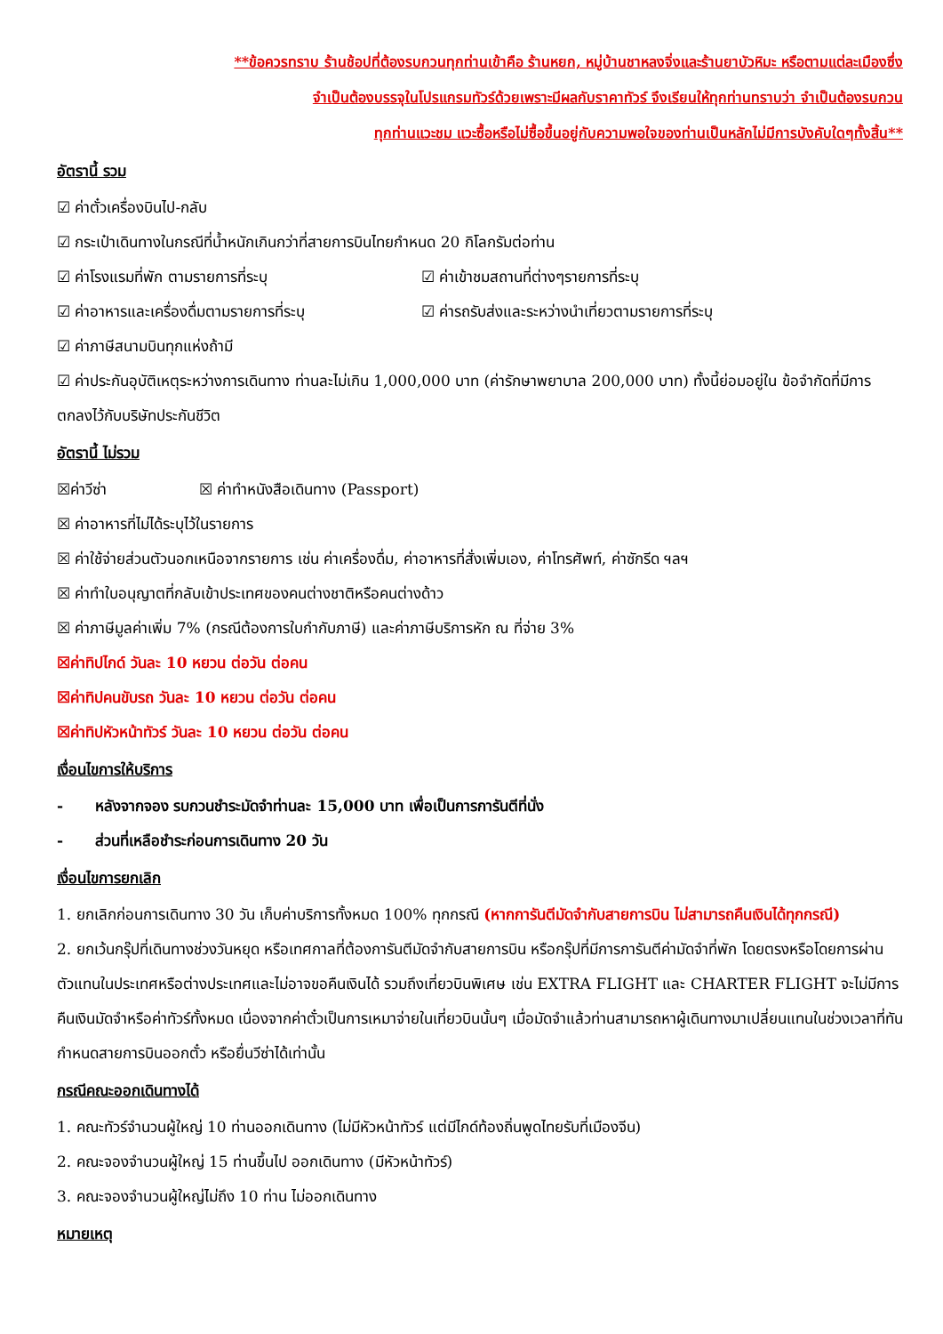**ข้อควรทราบ ร้านช้อปที่ต้องรบกวนทุกท่านเข้าคือ ร้านหยก, หมู่บ้านชาหลงจิ่งและร้านยาบัวหิมะ หรือตามแต่ละเมืองซึ่ง
จำเป็นต้องบรรจุในโปรแกรมทัวร์ด้วยเพราะมีผลกับราคาทัวร์ จึงเรียนให้ทุกท่านทราบว่า จำเป็นต้องรบกวน
ทุกท่านแวะชม แวะซื้อหรือไม่ซื้อขึ้นอยู่กับความพอใจของท่านเป็นหลักไม่มีการบังคับใดๆทั้งสิ้น**
อัตรานี้ รวม
☑ ค่าตั๋วเครื่องบินไป-กลับ
☑ กระเป๋าเดินทางในกรณีที่น้ำหนักเกินกว่าที่สายการบินไทยกำหนด 20 กิโลกรัมต่อท่าน
☑ ค่าโรงแรมที่พัก ตามรายการที่ระบุ ☑ ค่าเข้าชมสถานที่ต่างๆรายการที่ระบุ
☑ ค่าอาหารและเครื่องดื่มตามรายการที่ระบุ ☑ ค่ารถรับส่งและระหว่างนำเที่ยวตามรายการที่ระบุ
☑ ค่าภาษีสนามบินทุกแห่งถ้ามี
☑ ค่าประกันอุบัติเหตุระหว่างการเดินทาง ท่านละไม่เกิน 1,000,000 บาท (ค่ารักษาพยาบาล 200,000 บาท) ทั้งนี้ย่อมอยู่ใน ข้อจำกัดที่มีการตกลงไว้กับบริษัทประกันชีวิต
อัตรานี้ ไม่รวม
☒ค่าวีซ่า ☒ ค่าทำหนังสือเดินทาง (Passport)
☒ ค่าอาหารที่ไม่ได้ระบุไว้ในรายการ
☒ ค่าใช้จ่ายส่วนตัวนอกเหนือจากรายการ เช่น ค่าเครื่องดื่ม, ค่าอาหารที่สั่งเพิ่มเอง, ค่าโทรศัพท์, ค่าซักรีด ฯลฯ
☒ ค่าทำใบอนุญาตที่กลับเข้าประเทศของคนต่างชาติหรือคนต่างด้าว
☒ ค่าภาษีมูลค่าเพิ่ม 7% (กรณีต้องการใบกำกับภาษี) และค่าภาษีบริการหัก ณ ที่จ่าย 3%
☒ค่าทิปไกด์ วันละ 10 หยวน ต่อวัน ต่อคน
☒ค่าทิปคนขับรถ วันละ 10 หยวน ต่อวัน ต่อคน
☒ค่าทิปหัวหน้าทัวร์ วันละ 10 หยวน ต่อวัน ต่อคน
เงื่อนไขการให้บริการ
- หลังจากจอง รบกวนชำระมัดจำท่านละ 15,000 บาท เพื่อเป็นการการันตีที่นั่ง
- ส่วนที่เหลือชำระก่อนการเดินทาง 20 วัน
เงื่อนไขการยกเลิก
1. ยกเลิกก่อนการเดินทาง 30 วัน เก็บค่าบริการทั้งหมด 100% ทุกกรณี (หากการันตีมัดจำกับสายการบิน ไม่สามารถคืนเงินได้ทุกกรณี)
2. ยกเว้นกรุ๊ปที่เดินทางช่วงวันหยุด หรือเทศกาลที่ต้องการันตีมัดจำกับสายการบิน หรือกรุ๊ปที่มีการการันตีค่ามัดจำที่พัก โดยตรงหรือโดยการผ่านตัวแทนในประเทศหรือต่างประเทศและไม่อาจขอคืนเงินได้ รวมถึงเที่ยวบินพิเศษ เช่น EXTRA FLIGHT และ CHARTER FLIGHT จะไม่มีการคืนเงินมัดจำหรือค่าทัวร์ทั้งหมด เนื่องจากค่าตั๋วเป็นการเหมาจ่ายในเที่ยวบินนั้นๆ เมื่อมัดจำแล้วท่านสามารถหาผู้เดินทางมาเปลี่ยนแทนในช่วงเวลาที่ทันกำหนดสายการบินออกตั๋ว หรือยื่นวีซ่าได้เท่านั้น
กรณีคณะออกเดินทางได้
1. คณะทัวร์จำนวนผู้ใหญ่ 10 ท่านออกเดินทาง (ไม่มีหัวหน้าทัวร์ แต่มีไกด์ท้องถิ่นพูดไทยรับที่เมืองจีน)
2. คณะจองจำนวนผู้ใหญ่ 15 ท่านขึ้นไป ออกเดินทาง (มีหัวหน้าทัวร์)
3. คณะจองจำนวนผู้ใหญ่ไม่ถึง 10 ท่าน ไม่ออกเดินทาง
หมายเหตุ